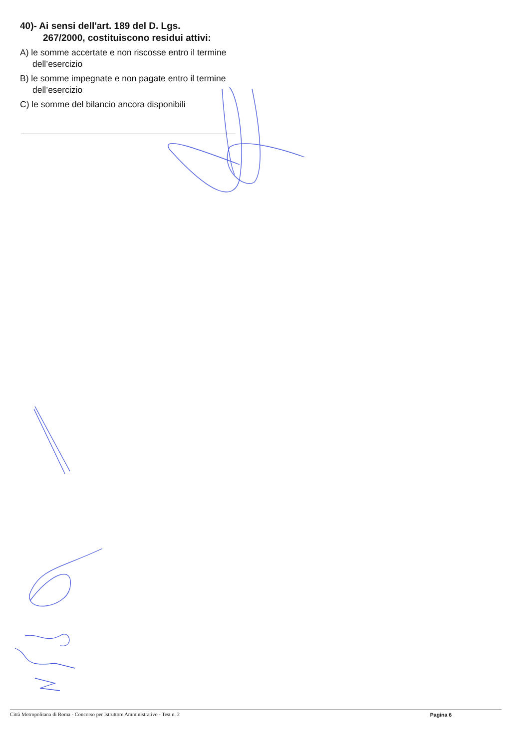40)- Ai sensi dell'art. 189 del D. Lgs.
267/2000, costituiscono residui attivi:
A) le somme accertate e non riscosse entro il termine dell’esercizio
B) le somme impegnate e non pagate entro il termine dell’esercizio
C) le somme del bilancio ancora disponibili
Città Metropolitana di Roma - Concorso per Istruttore Amministrativo - Test n. 2 Pagina 6